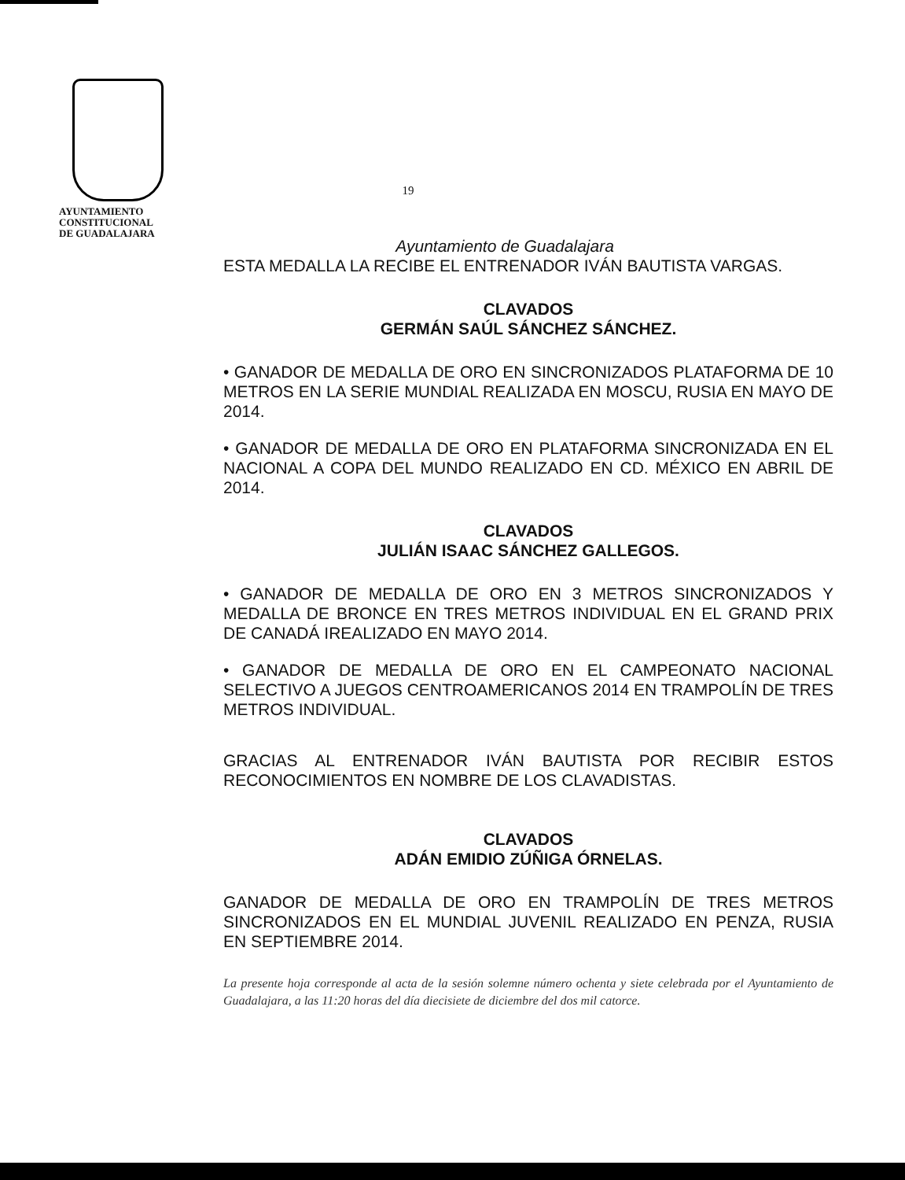AYUNTAMIENTO
CONSTITUCIONAL
DE GUADALAJARA
19
Ayuntamiento de Guadalajara
ESTA MEDALLA LA RECIBE EL ENTRENADOR IVÁN BAUTISTA VARGAS.
CLAVADOS
GERMÁN SAÚL SÁNCHEZ SÁNCHEZ.
• GANADOR DE MEDALLA DE ORO EN SINCRONIZADOS PLATAFORMA DE 10 METROS EN LA SERIE MUNDIAL REALIZADA EN MOSCU, RUSIA EN MAYO DE 2014.
• GANADOR DE MEDALLA DE ORO EN PLATAFORMA SINCRONIZADA EN EL NACIONAL A COPA DEL MUNDO REALIZADO EN CD. MÉXICO EN ABRIL DE 2014.
CLAVADOS
JULIÁN ISAAC SÁNCHEZ GALLEGOS.
• GANADOR DE MEDALLA DE ORO EN 3 METROS SINCRONIZADOS Y MEDALLA DE BRONCE EN TRES METROS INDIVIDUAL EN EL GRAND PRIX DE CANADÁ IREALIZADO EN MAYO 2014.
• GANADOR DE MEDALLA DE ORO EN EL CAMPEONATO NACIONAL SELECTIVO A JUEGOS CENTROAMERICANOS 2014 EN TRAMPOLÍN DE TRES METROS INDIVIDUAL.
GRACIAS AL ENTRENADOR IVÁN BAUTISTA POR RECIBIR ESTOS RECONOCIMIENTOS EN NOMBRE DE LOS CLAVADISTAS.
CLAVADOS
ADÁN EMIDIO ZÚÑIGA ÓRNELAS.
GANADOR DE MEDALLA DE ORO EN TRAMPOLÍN DE TRES METROS SINCRONIZADOS EN EL MUNDIAL JUVENIL REALIZADO EN PENZA, RUSIA EN SEPTIEMBRE 2014.
La presente hoja corresponde al acta de la sesión solemne número ochenta y siete celebrada por el Ayuntamiento de Guadalajara, a las 11:20 horas del día diecisiete de diciembre del dos mil catorce.